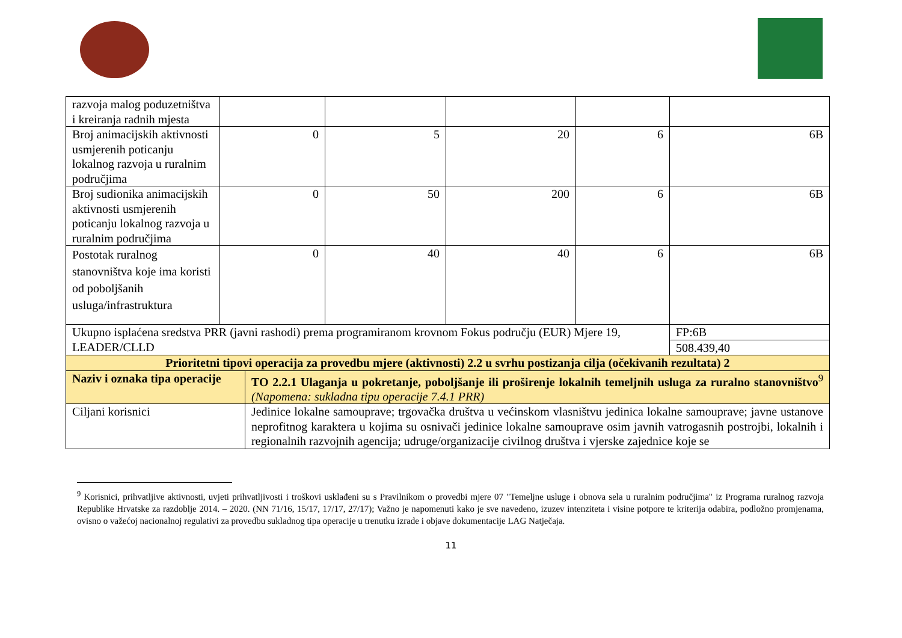| razvoja malog poduzetništva i kreiranja radnih mjesta | | | | | | |
| Broj animacijskih aktivnosti usmjerenih poticanju lokalnog razvoja u ruralnim područjima | 0 | | 5 | 20 | 6 | 6B |
| Broj sudionika animacijskih aktivnosti usmjerenih poticanju lokalnog razvoja u ruralnim područjima | 0 | | 50 | 200 | 6 | 6B |
| Postotak ruralnog stanovništva koje ima koristi od poboljšanih usluga/infrastruktura | 0 | | 40 | 40 | 6 | 6B |
| Ukupno isplaćena sredstva PRR (javni rashodi) prema programiranom krovnom Fokus području (EUR) Mjere 19, LEADER/CLLD | | | | | | FP:6B |
| | | | | | | 508.439,40 |
| Prioritetni tipovi operacija za provedbu mjere (aktivnosti) 2.2 u svrhu postizanja cilja (očekivanih rezultata) 2 | | | | | | |
| Naziv i oznaka tipa operacije | | TO 2.2.1 Ulaganja u pokretanje, poboljšanje ili proširenje lokalnih temeljnih usluga za ruralno stanovništvo<sup>9</sup> (Napomena: sukladna tipu operacije 7.4.1 PRR) | | | | |
| Ciljani korisnici | | Jedinice lokalne samouprave; trgovačka društva u većinskom vlasništvu jedinica lokalne samouprave; javne ustanove neprofitnog karaktera u kojima su osnivači jedinice lokalne samouprave osim javnih vatrogasnih postrojbi, lokalnih i regionalnih razvojnih agencija; udruge/organizacije civilnog društva i vjerske zajednice koje se | | | | |
<sup>9</sup> Korisnici, prihvatljive aktivnosti, uvjeti prihvatljivosti i troškovi usklađeni su s Pravilnikom o provedbi mjere 07 "Temeljne usluge i obnova sela u ruralnim područjima" iz Programa ruralnog razvoja Republike Hrvatske za razdoblje 2014. – 2020. (NN 71/16, 15/17, 17/17, 27/17); Važno je napomenuti kako je sve navedeno, izuzev intenziteta i visine potpore te kriterija odabira, podložno promjenama, ovisno o važećoj nacionalnoj regulativi za provedbu sukladnog tipa operacije u trenutku izrade i objave dokumentacije LAG Natječaja.
11